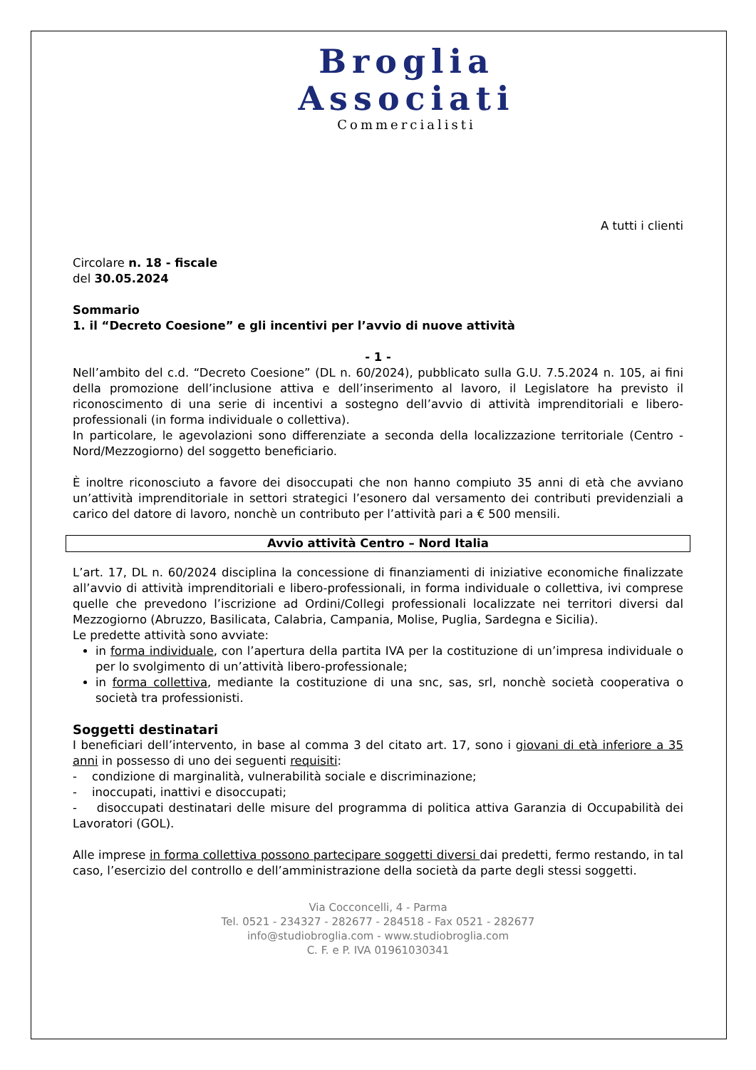Broglia
Associati
Commercialisti
A tutti i clienti
Circolare n. 18 - fiscale
del 30.05.2024
Sommario
1. il “Decreto Coesione” e gli incentivi per l’avvio di nuove attività
- 1 -
Nell’ambito del c.d. “Decreto Coesione” (DL n. 60/2024), pubblicato sulla G.U. 7.5.2024 n. 105, ai fini della promozione dell’inclusione attiva e dell’inserimento al lavoro, il Legislatore ha previsto il riconoscimento di una serie di incentivi a sostegno dell’avvio di attività imprenditoriali e libero-professionali (in forma individuale o collettiva).
In particolare, le agevolazioni sono differenziate a seconda della localizzazione territoriale (Centro - Nord/Mezzogiorno) del soggetto beneficiario.
È inoltre riconosciuto a favore dei disoccupati che non hanno compiuto 35 anni di età che avviano un’attività imprenditoriale in settori strategici l’esonero dal versamento dei contributi previdenziali a carico del datore di lavoro, nonchè un contributo per l’attività pari a € 500 mensili.
Avvio attività Centro – Nord Italia
L’art. 17, DL n. 60/2024 disciplina la concessione di finanziamenti di iniziative economiche finalizzate all’avvio di attività imprenditoriali e libero-professionali, in forma individuale o collettiva, ivi comprese quelle che prevedono l’iscrizione ad Ordini/Collegi professionali localizzate nei territori diversi dal Mezzogiorno (Abruzzo, Basilicata, Calabria, Campania, Molise, Puglia, Sardegna e Sicilia).
Le predette attività sono avviate:
in forma individuale, con l’apertura della partita IVA per la costituzione di un’impresa individuale o per lo svolgimento di un’attività libero-professionale;
in forma collettiva, mediante la costituzione di una snc, sas, srl, nonchè società cooperativa o società tra professionisti.
Soggetti destinatari
I beneficiari dell’intervento, in base al comma 3 del citato art. 17, sono i giovani di età inferiore a 35 anni in possesso di uno dei seguenti requisiti:
- condizione di marginalità, vulnerabilità sociale e discriminazione;
- inoccupati, inattivi e disoccupati;
- disoccupati destinatari delle misure del programma di politica attiva Garanzia di Occupabilità dei Lavoratori (GOL).
Alle imprese in forma collettiva possono partecipare soggetti diversi dai predetti, fermo restando, in tal caso, l’esercizio del controllo e dell’amministrazione della società da parte degli stessi soggetti.
Via Cocconcelli, 4 - Parma
Tel. 0521 - 234327 - 282677 - 284518 - Fax 0521 - 282677
info@studiobroglia.com - www.studiobroglia.com
C. F. e P. IVA 01961030341